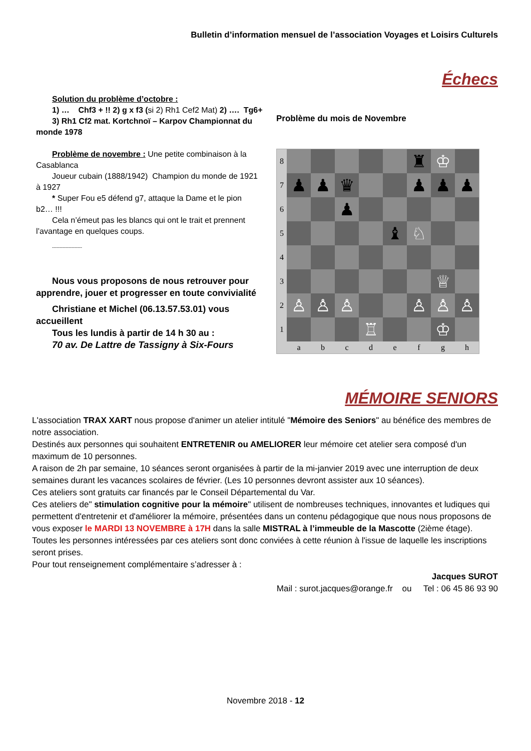Bulletin d’information mensuel de l’association Voyages et Loisirs Culturels
Échecs
Solution du problème d’octobre :
1) … Chf3 + !! 2) g x f3 (si 2) Rh1 Cef2 Mat) 2) …. Tg6+
3) Rh1 Cf2 mat. Kortchnoï – Karpov Championnat du
monde 1978
Problème de novembre : Une petite combinaison à la
Casablanca
Joueur cubain (1888/1942) Champion du monde de 1921
à 1927
* Super Fou e5 défend g7, attaque la Dame et le pion
b2… !!!
Cela n’émeut pas les blancs qui ont le trait et prennent
l’avantage en quelques coups.
--------------------
Nous vous proposons de nous retrouver pour
apprendre, jouer et progresser en toute convivialité
Christiane et Michel (06.13.57.53.01) vous
accueillent
Tous les lundis à partir de 14 h 30 au :
70 av. De Lattre de Tassigny à Six-Fours
Problème du mois de Novembre
8
♜
♔
7
♟
♟
♛
♟
♟
♟
6
♟
5
♝
♘
4
3
♕
2
♙
♙
♙
♙
♙
♙
1
♖
♔
a
b
c
d
e
f
g
h
MÉMOIRE SENIORS
L'association TRAX XART nous propose d'animer un atelier intitulé "Mémoire des Seniors" au bénéfice des membres de notre association.
Destinés aux personnes qui souhaitent ENTRETENIR ou AMELIORER leur mémoire cet atelier sera composé d'un maximum de 10 personnes.
A raison de 2h par semaine, 10 séances seront organisées à partir de la mi-janvier 2019 avec une interruption de deux semaines durant les vacances scolaires de février. (Les 10 personnes devront assister aux 10 séances).
Ces ateliers sont gratuits car financés par le Conseil Départemental du Var.
Ces ateliers de" stimulation cognitive pour la mémoire" utilisent de nombreuses techniques, innovantes et ludiques qui permettent d'entretenir et d'améliorer la mémoire, présentées dans un contenu pédagogique que nous nous proposons de vous exposer le MARDI 13 NOVEMBRE à 17H dans la salle MISTRAL à l’immeuble de la Mascotte (2ième étage).
Toutes les personnes intéressées par ces ateliers sont donc conviées à cette réunion à l'issue de laquelle les inscriptions seront prises.
Pour tout renseignement complémentaire s’adresser à :
Jacques SUROT
Mail : surot.jacques@orange.fr ou Tel : 06 45 86 93 90
Novembre 2018 - 12